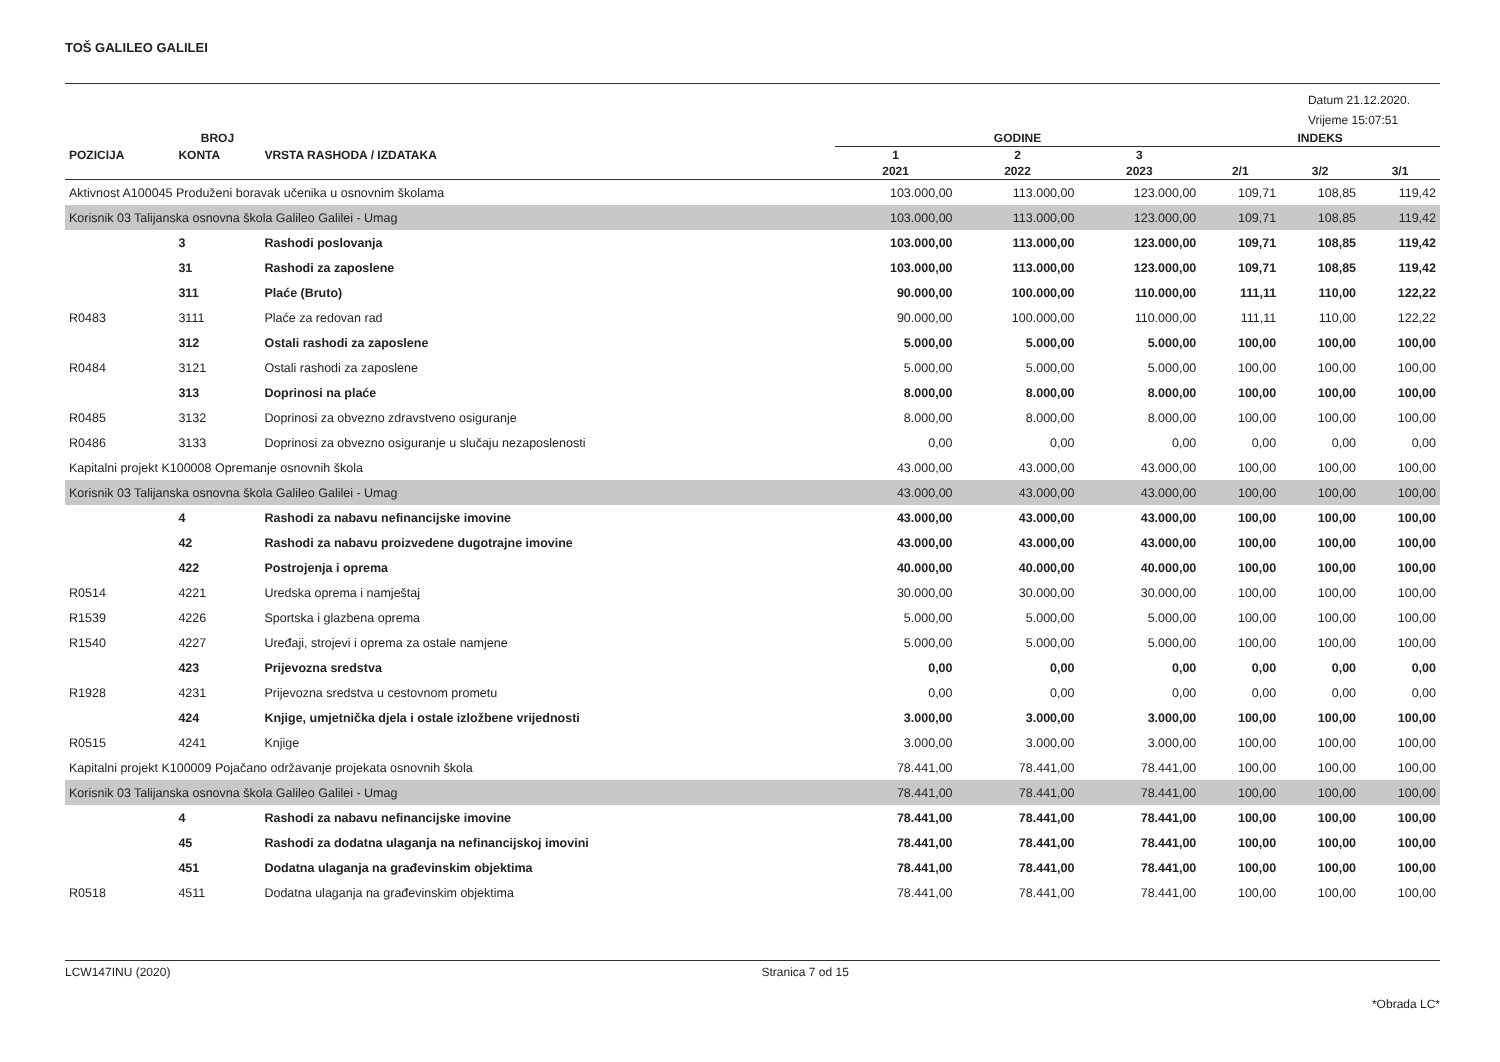TOŠ GALILEO GALILEI
Datum 21.12.2020.
Vrijeme 15:07:51
| | BROJ | | GODINE | | | INDEKS | | |
| --- | --- | --- | --- | --- | --- | --- | --- | --- |
| POZICIJA | KONTA | VRSTA RASHODA / IZDATAKA | 1 | 2 | 3 | | | |
| | | | 2021 | 2022 | 2023 | 2/1 | 3/2 | 3/1 |
| Aktivnost A100045 Produženi boravak učenika u osnovnim školama | | | 103.000,00 | 113.000,00 | 123.000,00 | 109,71 | 108,85 | 119,42 |
| Korisnik 03 Talijanska osnovna škola Galileo Galilei - Umag | | | 103.000,00 | 113.000,00 | 123.000,00 | 109,71 | 108,85 | 119,42 |
| | 3 | Rashodi poslovanja | 103.000,00 | 113.000,00 | 123.000,00 | 109,71 | 108,85 | 119,42 |
| | 31 | Rashodi za zaposlene | 103.000,00 | 113.000,00 | 123.000,00 | 109,71 | 108,85 | 119,42 |
| | 311 | Plaće (Bruto) | 90.000,00 | 100.000,00 | 110.000,00 | 111,11 | 110,00 | 122,22 |
| R0483 | 3111 | Plaće za redovan rad | 90.000,00 | 100.000,00 | 110.000,00 | 111,11 | 110,00 | 122,22 |
| | 312 | Ostali rashodi za zaposlene | 5.000,00 | 5.000,00 | 5.000,00 | 100,00 | 100,00 | 100,00 |
| R0484 | 3121 | Ostali rashodi za zaposlene | 5.000,00 | 5.000,00 | 5.000,00 | 100,00 | 100,00 | 100,00 |
| | 313 | Doprinosi na plaće | 8.000,00 | 8.000,00 | 8.000,00 | 100,00 | 100,00 | 100,00 |
| R0485 | 3132 | Doprinosi za obvezno zdravstveno osiguranje | 8.000,00 | 8.000,00 | 8.000,00 | 100,00 | 100,00 | 100,00 |
| R0486 | 3133 | Doprinosi za obvezno osiguranje u slučaju nezaposlenosti | 0,00 | 0,00 | 0,00 | 0,00 | 0,00 | 0,00 |
| Kapitalni projekt K100008 Opremanje osnovnih škola | | | 43.000,00 | 43.000,00 | 43.000,00 | 100,00 | 100,00 | 100,00 |
| Korisnik 03 Talijanska osnovna škola Galileo Galilei - Umag | | | 43.000,00 | 43.000,00 | 43.000,00 | 100,00 | 100,00 | 100,00 |
| | 4 | Rashodi za nabavu nefinancijske imovine | 43.000,00 | 43.000,00 | 43.000,00 | 100,00 | 100,00 | 100,00 |
| | 42 | Rashodi za nabavu proizvedene dugotrajne imovine | 43.000,00 | 43.000,00 | 43.000,00 | 100,00 | 100,00 | 100,00 |
| | 422 | Postrojenja i oprema | 40.000,00 | 40.000,00 | 40.000,00 | 100,00 | 100,00 | 100,00 |
| R0514 | 4221 | Uredska oprema i namještaj | 30.000,00 | 30.000,00 | 30.000,00 | 100,00 | 100,00 | 100,00 |
| R1539 | 4226 | Sportska i glazbena oprema | 5.000,00 | 5.000,00 | 5.000,00 | 100,00 | 100,00 | 100,00 |
| R1540 | 4227 | Uređaji, strojevi i oprema za ostale namjene | 5.000,00 | 5.000,00 | 5.000,00 | 100,00 | 100,00 | 100,00 |
| | 423 | Prijevozna sredstva | 0,00 | 0,00 | 0,00 | 0,00 | 0,00 | 0,00 |
| R1928 | 4231 | Prijevozna sredstva u cestovnom prometu | 0,00 | 0,00 | 0,00 | 0,00 | 0,00 | 0,00 |
| | 424 | Knjige, umjetnička djela i ostale izložbene vrijednosti | 3.000,00 | 3.000,00 | 3.000,00 | 100,00 | 100,00 | 100,00 |
| R0515 | 4241 | Knjige | 3.000,00 | 3.000,00 | 3.000,00 | 100,00 | 100,00 | 100,00 |
| Kapitalni projekt K100009 Pojačano održavanje projekata osnovnih škola | | | 78.441,00 | 78.441,00 | 78.441,00 | 100,00 | 100,00 | 100,00 |
| Korisnik 03 Talijanska osnovna škola Galileo Galilei - Umag | | | 78.441,00 | 78.441,00 | 78.441,00 | 100,00 | 100,00 | 100,00 |
| | 4 | Rashodi za nabavu nefinancijske imovine | 78.441,00 | 78.441,00 | 78.441,00 | 100,00 | 100,00 | 100,00 |
| | 45 | Rashodi za dodatna ulaganja na nefinancijskoj imovini | 78.441,00 | 78.441,00 | 78.441,00 | 100,00 | 100,00 | 100,00 |
| | 451 | Dodatna ulaganja na građevinskim objektima | 78.441,00 | 78.441,00 | 78.441,00 | 100,00 | 100,00 | 100,00 |
| R0518 | 4511 | Dodatna ulaganja na građevinskim objektima | 78.441,00 | 78.441,00 | 78.441,00 | 100,00 | 100,00 | 100,00 |
LCW147INU (2020) Stranica 7 od 15
*Obrada LC*